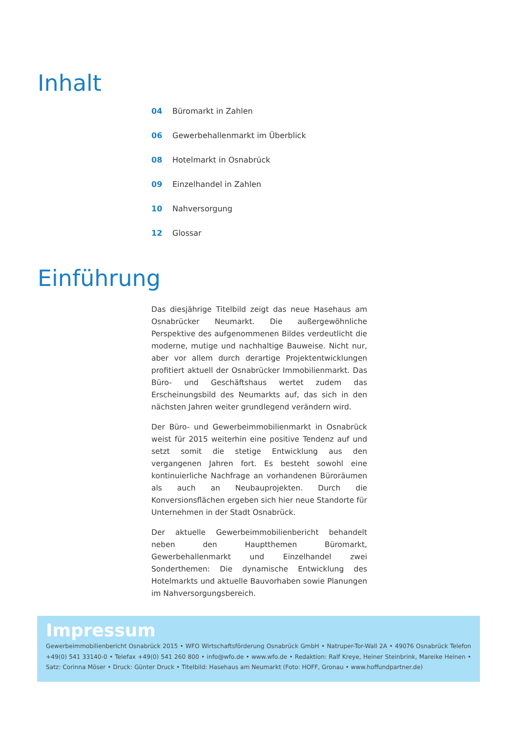Inhalt
04 Büromarkt in Zahlen
06 Gewerbehallenmarkt im Überblick
08 Hotelmarkt in Osnabrück
09 Einzelhandel in Zahlen
10 Nahversorgung
12 Glossar
Einführung
Das diesjährige Titelbild zeigt das neue Hasehaus am Osnabrücker Neumarkt. Die außergewöhnliche Perspektive des aufgenommenen Bildes verdeutlicht die moderne, mutige und nachhaltige Bauweise. Nicht nur, aber vor allem durch derartige Projektentwicklungen profitiert aktuell der Osnabrücker Immobilienmarkt. Das Büro- und Geschäftshaus wertet zudem das Erscheinungsbild des Neumarkts auf, das sich in den nächsten Jahren weiter grundlegend verändern wird.
Der Büro- und Gewerbeimmobilienmarkt in Osnabrück weist für 2015 weiterhin eine positive Tendenz auf und setzt somit die stetige Entwicklung aus den vergangenen Jahren fort. Es besteht sowohl eine kontinuierliche Nachfrage an vorhandenen Büroräumen als auch an Neubauprojekten. Durch die Konversionsflächen ergeben sich hier neue Standorte für Unternehmen in der Stadt Osnabrück.
Der aktuelle Gewerbeimmobilienbericht behandelt neben den Hauptthemen Büromarkt, Gewerbehallenmarkt und Einzelhandel zwei Sonderthemen: Die dynamische Entwicklung des Hotelmarkts und aktuelle Bauvorhaben sowie Planungen im Nahversorgungsbereich.
Impressum
Gewerbeimmobilienbericht Osnabrück 2015 • WFO Wirtschaftsförderung Osnabrück GmbH • Natruper-Tor-Wall 2A • 49076 Osnabrück Telefon +49(0) 541 33140-0 • Telefax +49(0) 541 260 800 • info@wfo.de • www.wfo.de • Redaktion: Ralf Kreye, Heiner Steinbrink, Mareike Heinen • Satz: Corinna Möser • Druck: Günter Druck • Titelbild: Hasehaus am Neumarkt (Foto: HOFF, Gronau • www.hoffundpartner.de)